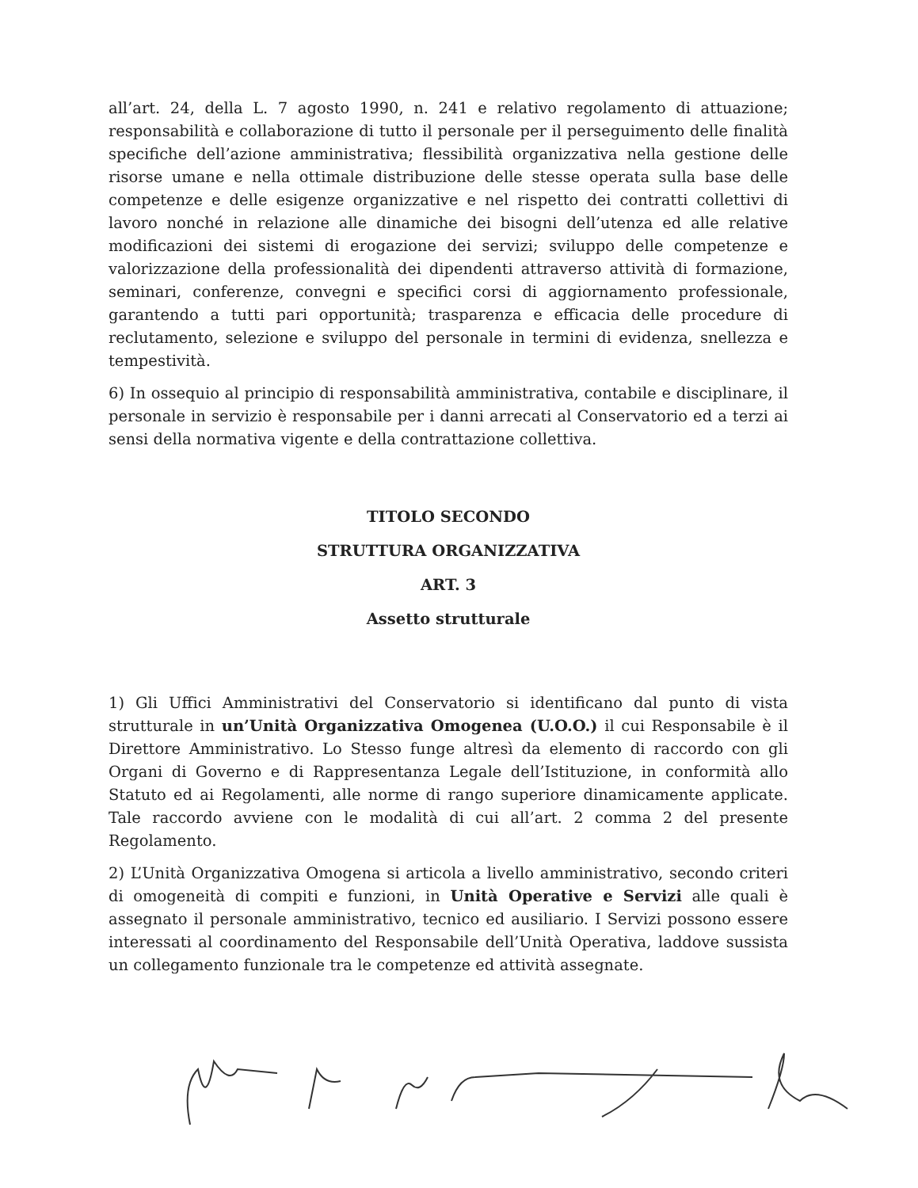all’art. 24, della L. 7 agosto 1990, n. 241 e relativo regolamento di attuazione; responsabilità e collaborazione di tutto il personale per il perseguimento delle finalità specifiche dell’azione amministrativa; flessibilità organizzativa nella gestione delle risorse umane e nella ottimale distribuzione delle stesse operata sulla base delle competenze e delle esigenze organizzative e nel rispetto dei contratti collettivi di lavoro nonché in relazione alle dinamiche dei bisogni dell’utenza ed alle relative modificazioni dei sistemi di erogazione dei servizi; sviluppo delle competenze e valorizzazione della professionalità dei dipendenti attraverso attività di formazione, seminari, conferenze, convegni e specifici corsi di aggiornamento professionale, garantendo a tutti pari opportunità; trasparenza e efficacia delle procedure di reclutamento, selezione e sviluppo del personale in termini di evidenza, snellezza e tempestività.
6) In ossequio al principio di responsabilità amministrativa, contabile e disciplinare, il personale in servizio è responsabile per i danni arrecati al Conservatorio ed a terzi ai sensi della normativa vigente e della contrattazione collettiva.
TITOLO SECONDO
STRUTTURA ORGANIZZATIVA
ART. 3
Assetto strutturale
1) Gli Uffici Amministrativi del Conservatorio si identificano dal punto di vista strutturale in un’Unità Organizzativa Omogenea (U.O.O.) il cui Responsabile è il Direttore Amministrativo. Lo Stesso funge altresì da elemento di raccordo con gli Organi di Governo e di Rappresentanza Legale dell’Istituzione, in conformità allo Statuto ed ai Regolamenti, alle norme di rango superiore dinamicamente applicate. Tale raccordo avviene con le modalità di cui all’art. 2 comma 2 del presente Regolamento.
2) L’Unità Organizzativa Omogena si articola a livello amministrativo, secondo criteri di omogeneità di compiti e funzioni, in Unità Operative e Servizi alle quali è assegnato il personale amministrativo, tecnico ed ausiliario. I Servizi possono essere interessati al coordinamento del Responsabile dell’Unità Operativa, laddove sussista un collegamento funzionale tra le competenze ed attività assegnate.